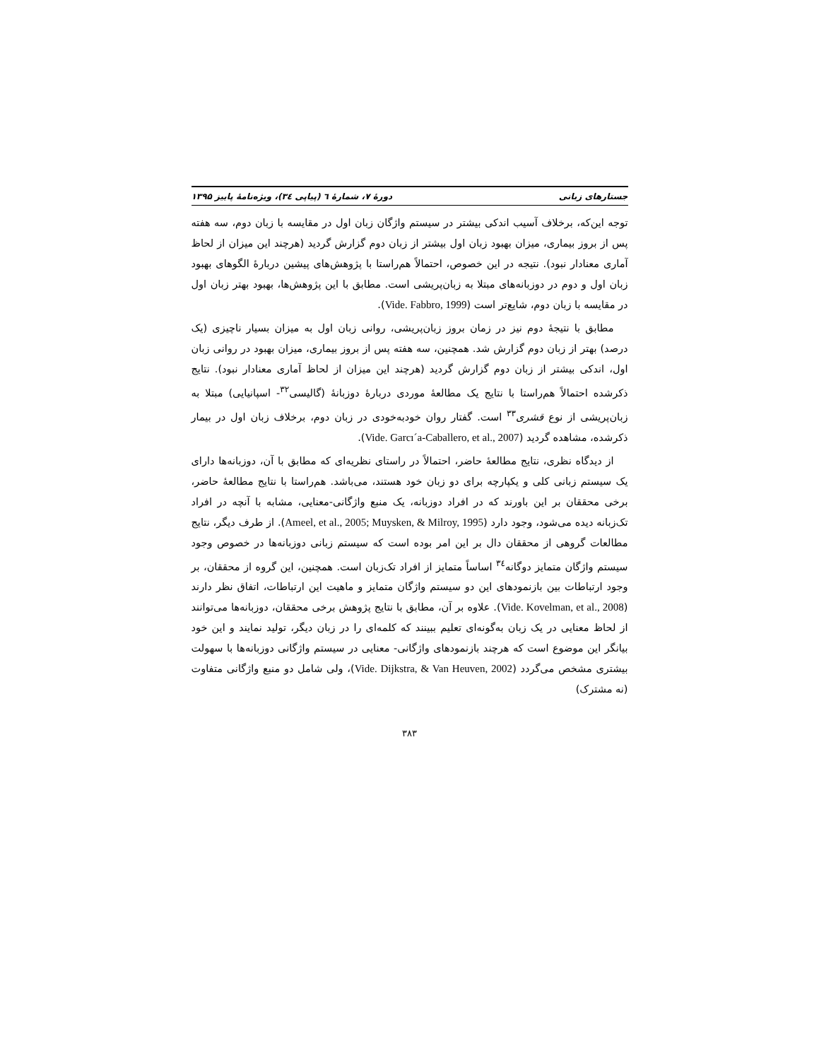جستارهای زبانی دورهٔ ۷، شمارهٔ ٦ (پیاپی ٣٤)، ویژه‌نامهٔ پاییز ۱۳۹۵
توجه این‌که، برخلاف آسیب اندکی بیشتر در سیستم واژگان زبان اول در مقایسه با زبان دوم، سه هفته پس از بروز بیماری، میزان بهبود زبان اول بیشتر از زبان دوم گزارش گردید (هرچند این میزان از لحاظ آماری معنادار نبود). نتیجه در این خصوص، احتمالاً هم‌راستا با پژوهش‌های پیشین دربارهٔ الگوهای بهبود زبان اول و دوم در دوزبانه‌های مبتلا به زبان‌پریشی است. مطابق با این پژوهش‌ها، بهبود بهتر زبان اول در مقایسه با زبان دوم، شایع‌تر است (Vide. Fabbro, 1999).
مطابق با نتیجهٔ دوم نیز در زمان بروز زبان‌پریشی، روانی زبان اول به میزان بسیار ناچیزی (یک درصد) بهتر از زبان دوم گزارش شد. همچنین، سه هفته پس از بروز بیماری، میزان بهبود در روانی زبان اول، اندکی بیشتر از زبان دوم گزارش گردید (هرچند این میزان از لحاظ آماری معنادار نبود). نتایج ذکرشده احتمالاً هم‌راستا با نتایج یک مطالعهٔ موردی دربارهٔ دوزبانهٔ (گالیسی<sup>۳۲</sup>- اسپانیایی) مبتلا به زبان‌پریشی از نوع قشری<sup>۳۳</sup> است. گفتار روان خودبه‌خودی در زبان دوم، برخلاف زبان اول در بیمار ذکرشده، مشاهده گردید (Vide. Garcı´a-Caballero, et al., 2007).
از دیدگاه نظری، نتایج مطالعهٔ حاضر، احتمالاً در راستای نظریه‌ای که مطابق با آن، دوزبانه‌ها دارای یک سیستم زبانی کلی و یکپارچه برای دو زبان خود هستند، می‌باشد. هم‌راستا با نتایج مطالعهٔ حاضر، برخی محققان بر این باورند که در افراد دوزبانه، یک منبع واژگانی-معنایی، مشابه با آنچه در افراد تک‌زبانه دیده می‌شود، وجود دارد (Ameel, et al., 2005; Muysken, & Milroy, 1995). از طرف دیگر، نتایج مطالعات گروهی از محققان دال بر این امر بوده است که سیستم زبانی دوزبانه‌ها در خصوص وجود سیستم واژگان متمایز دوگانه<sup>۳٤</sup> اساساً متمایز از افراد تک‌زبان است. همچنین، این گروه از محققان، بر وجود ارتباطات بین بازنمودهای این دو سیستم واژگان متمایز و ماهیت این ارتباطات، اتفاق نظر دارند (Vide. Kovelman, et al., 2008). علاوه بر آن، مطابق با نتایج پژوهش برخی محققان، دوزبانه‌ها می‌توانند از لحاظ معنایی در یک زبان به‌گونه‌ای تعلیم ببینند که کلمه‌ای را در زبان دیگر، تولید نمایند و این خود بیانگر این موضوع است که هرچند بازنمودهای واژگانی- معنایی در سیستم واژگانی دوزبانه‌ها با سهولت بیشتری مشخص می‌گردد (Vide. Dijkstra, & Van Heuven, 2002)، ولی شامل دو منبع واژگانی متفاوت (نه مشترک)
۳۸۳